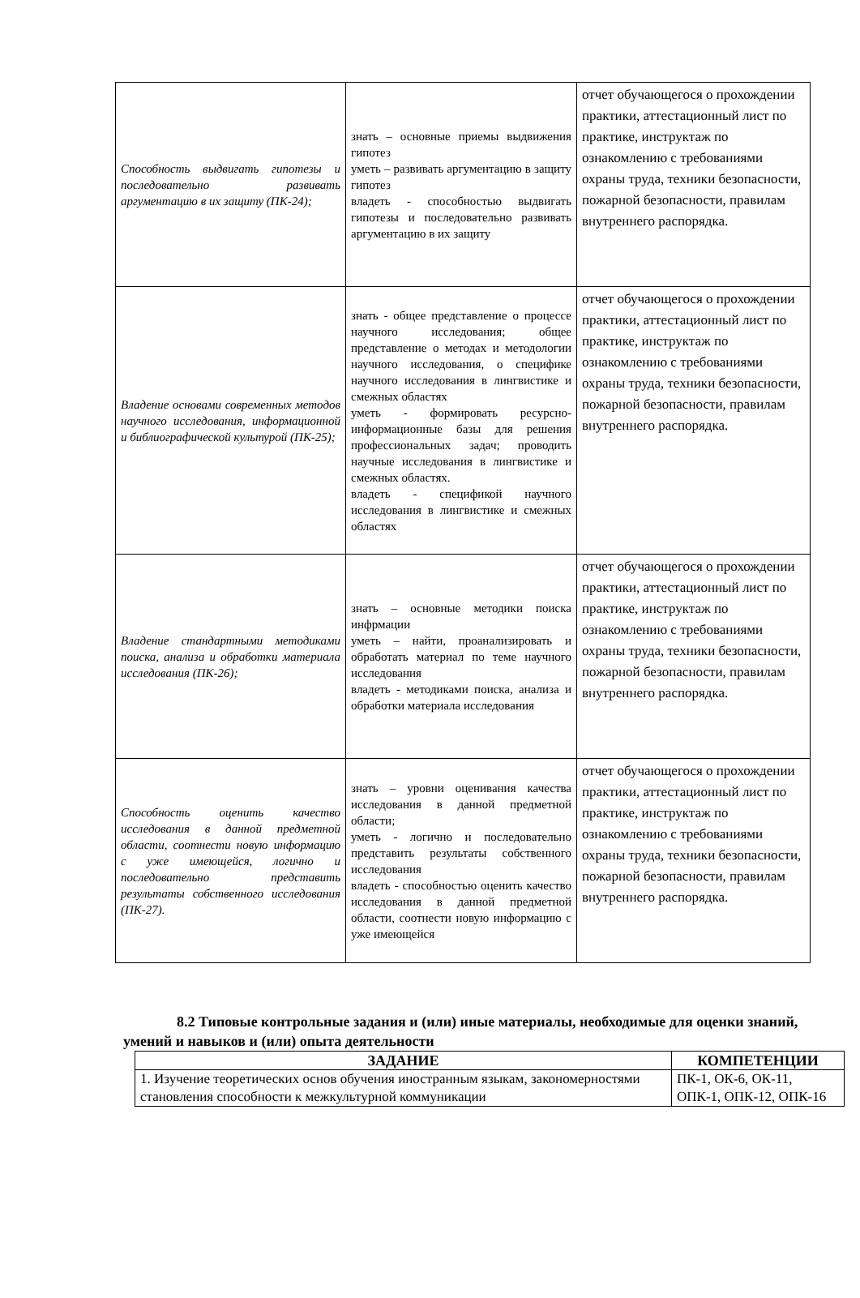| Способность выдвигать гипотезы и последовательно развивать аргументацию в их защиту (ПК-24); | знать – основные приемы выдвижения гипотез уметь – развивать аргументацию в защиту гипотез владеть - способностью выдвигать гипотезы и последовательно развивать аргументацию в их защиту | отчет обучающегося о прохождении практики, аттестационный лист по практике, инструктаж по ознакомлению с требованиями охраны труда, техники безопасности, пожарной безопасности, правилам внутреннего распорядка. |
| Владение основами современных методов научного исследования, информационной и библиографической культурой (ПК-25); | знать - общее представление о процессе научного исследования; общее представление о методах и методологии научного исследования, о специфике научного исследования в лингвистике и смежных областях уметь - формировать ресурсно-информационные базы для решения профессиональных задач; проводить научные исследования в лингвистике и смежных областях. владеть - спецификой научного исследования в лингвистике и смежных областях | отчет обучающегося о прохождении практики, аттестационный лист по практике, инструктаж по ознакомлению с требованиями охраны труда, техники безопасности, пожарной безопасности, правилам внутреннего распорядка. |
| Владение стандартными методиками поиска, анализа и обработки материала исследования (ПК-26); | знать – основные методики поиска инфрмации уметь – найти, проанализировать и обработать материал по теме научного исследования владеть - методиками поиска, анализа и обработки материала исследования | отчет обучающегося о прохождении практики, аттестационный лист по практике, инструктаж по ознакомлению с требованиями охраны труда, техники безопасности, пожарной безопасности, правилам внутреннего распорядка. |
| Способность оценить качество исследования в данной предметной области, соотнести новую информацию с уже имеющейся, логично и последовательно представить результаты собственного исследования (ПК-27). | знать – уровни оценивания качества исследования в данной предметной области; уметь - логично и последовательно представить результаты собственного исследования владеть - способностью оценить качество исследования в данной предметной области, соотнести новую информацию с уже имеющейся | отчет обучающегося о прохождении практики, аттестационный лист по практике, инструктаж по ознакомлению с требованиями охраны труда, техники безопасности, пожарной безопасности, правилам внутреннего распорядка. |
8.2 Типовые контрольные задания и (или) иные материалы, необходимые для оценки знаний, умений и навыков и (или) опыта деятельности
| ЗАДАНИЕ | КОМПЕТЕНЦИИ |
| --- | --- |
| 1. Изучение теоретических основ обучения иностранным языкам, закономерностями становления способности к межкультурной коммуникации | ПК-1, ОК-6, ОК-11, ОПК-1, ОПК-12, ОПК-16 |